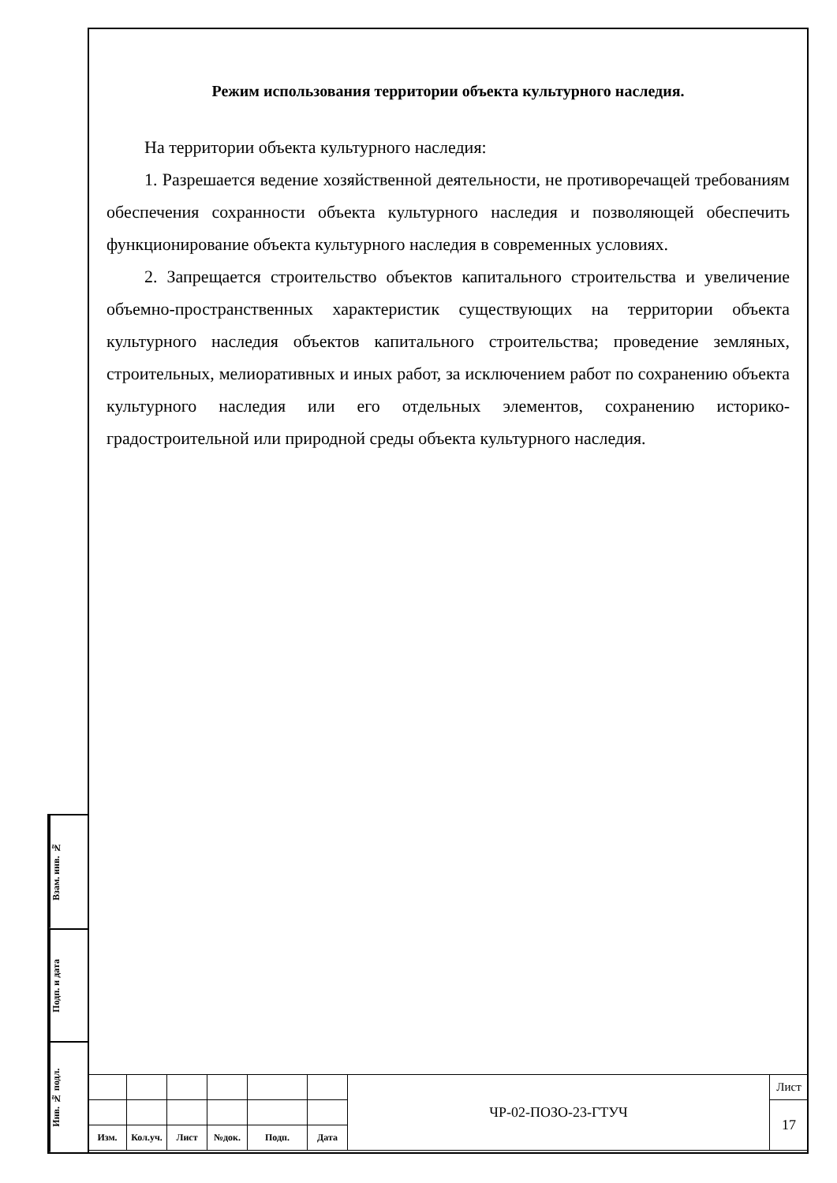Режим использования территории объекта культурного наследия.
На территории объекта культурного наследия:
1. Разрешается ведение хозяйственной деятельности, не противоречащей требованиям обеспечения сохранности объекта культурного наследия и позволяющей обеспечить функционирование объекта культурного наследия в современных условиях.
2. Запрещается строительство объектов капитального строительства и увеличение объемно-пространственных характеристик существующих на территории объекта культурного наследия объектов капитального строительства; проведение земляных, строительных, мелиоративных и иных работ, за исключением работ по сохранению объекта культурного наследия или его отдельных элементов, сохранению историко-градостроительной или природной среды объекта культурного наследия.
Взам. инв. №
Подп. и дата
Инв. № подл.
| | | | | | | ЧР-02-ПОЗО-23-ГТУЧ | Лист |
| | | | | | | | 17 |
| Изм. | Кол.уч. | Лист | №док. | Подп. | Дата | | |